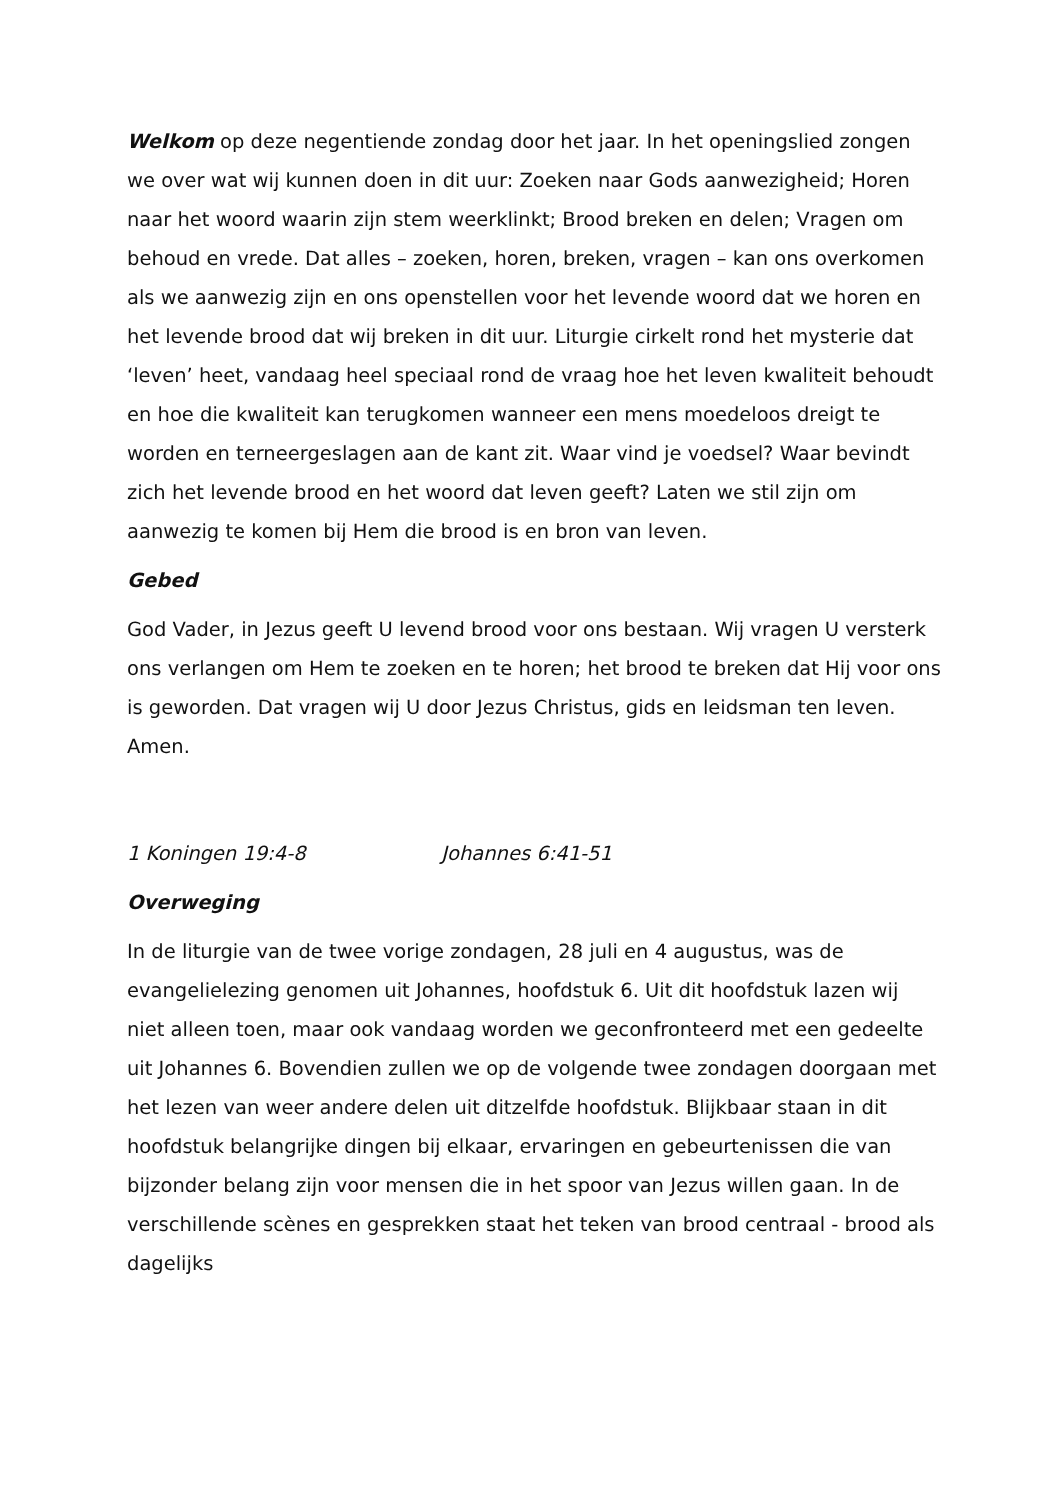Welkom op deze negentiende zondag door het jaar. In het openingslied zongen we over wat wij kunnen doen in dit uur: Zoeken naar Gods aanwezigheid; Horen naar het woord waarin zijn stem weerklinkt; Brood breken en delen; Vragen om behoud en vrede. Dat alles – zoeken, horen, breken, vragen – kan ons overkomen als we aanwezig zijn en ons openstellen voor het levende woord dat we horen en het levende brood dat wij breken in dit uur. Liturgie cirkelt rond het mysterie dat ‘leven’ heet, vandaag heel speciaal rond de vraag hoe het leven kwaliteit behoudt en hoe die kwaliteit kan terugkomen wanneer een mens moedeloos dreigt te worden en terneergeslagen aan de kant zit. Waar vind je voedsel? Waar bevindt zich het levende brood en het woord dat leven geeft? Laten we stil zijn om aanwezig te komen bij Hem die brood is en bron van leven.
Gebed
God Vader, in Jezus geeft U levend brood voor ons bestaan. Wij vragen U versterk ons verlangen om Hem te zoeken en te horen; het brood te breken dat Hij voor ons is geworden. Dat vragen wij U door Jezus Christus, gids en leidsman ten leven. Amen.
1 Koningen 19:4-8 Johannes 6:41-51
Overweging
In de liturgie van de twee vorige zondagen, 28 juli en 4 augustus, was de evangelielezing genomen uit Johannes, hoofdstuk 6. Uit dit hoofdstuk lazen wij niet alleen toen, maar ook vandaag worden we geconfronteerd met een gedeelte uit Johannes 6. Bovendien zullen we op de volgende twee zondagen doorgaan met het lezen van weer andere delen uit ditzelfde hoofdstuk. Blijkbaar staan in dit hoofdstuk belangrijke dingen bij elkaar, ervaringen en gebeurtenissen die van bijzonder belang zijn voor mensen die in het spoor van Jezus willen gaan. In de verschillende scènes en gesprekken staat het teken van brood centraal - brood als dagelijks